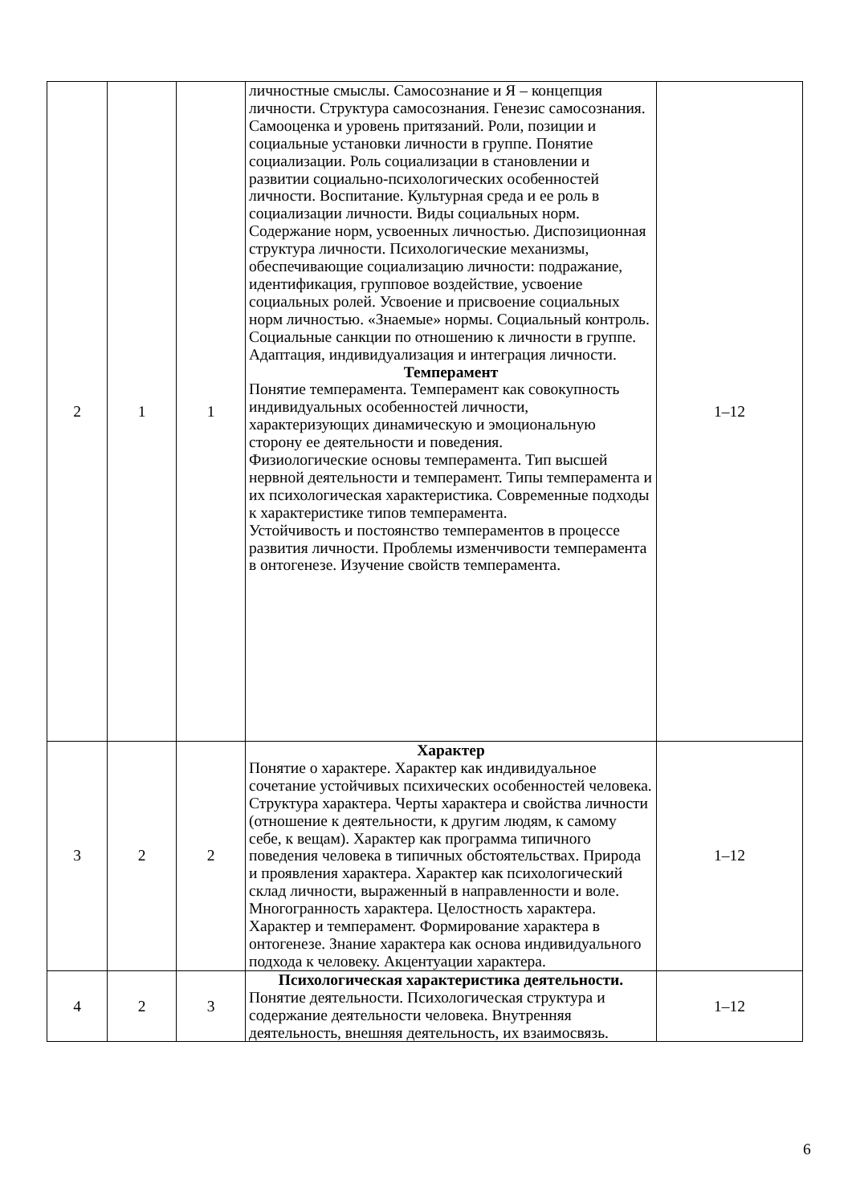| 2 | 1 | 1 | личностные смыслы. Самосознание и Я – концепция личности. Структура самосознания. Генезис самосознания. Самооценка и уровень притязаний. Роли, позиции и социальные установки личности в группе. Понятие социализации. Роль социализации в становлении и развитии социально-психологических особенностей личности. Воспитание. Культурная среда и ее роль в социализации личности. Виды социальных норм. Содержание норм, усвоенных личностью. Диспозиционная структура личности. Психологические механизмы, обеспечивающие социализацию личности: подражание, идентификация, групповое воздействие, усвоение социальных ролей. Усвоение и присвоение социальных норм личностью. «Знаемые» нормы. Социальный контроль. Социальные санкции по отношению к личности в группе. Адаптация, индивидуализация и интеграция личности. Темперамент Понятие темперамента. Темперамент как совокупность индивидуальных особенностей личности, характеризующих динамическую и эмоциональную сторону ее деятельности и поведения. Физиологические основы темперамента. Тип высшей нервной деятельности и темперамент. Типы темперамента и их психологическая характеристика. Современные подходы к характеристике типов темперамента. Устойчивость и постоянство темпераментов в процессе развития личности. Проблемы изменчивости темперамента в онтогенезе. Изучение свойств темперамента. | 1–12 |
| 3 | 2 | 2 | Характер Понятие о характере. Характер как индивидуальное сочетание устойчивых психических особенностей человека. Структура характера. Черты характера и свойства личности (отношение к деятельности, к другим людям, к самому себе, к вещам). Характер как программа типичного поведения человека в типичных обстоятельствах. Природа и проявления характера. Характер как психологический склад личности, выраженный в направленности и воле. Многогранность характера. Целостность характера. Характер и темперамент. Формирование характера в онтогенезе. Знание характера как основа индивидуального подхода к человеку. Акцентуации характера. | 1–12 |
| 4 | 2 | 3 | Психологическая характеристика деятельности. Понятие деятельности. Психологическая структура и содержание деятельности человека. Внутренняя деятельность, внешняя деятельность, их взаимосвязь. | 1–12 |
6